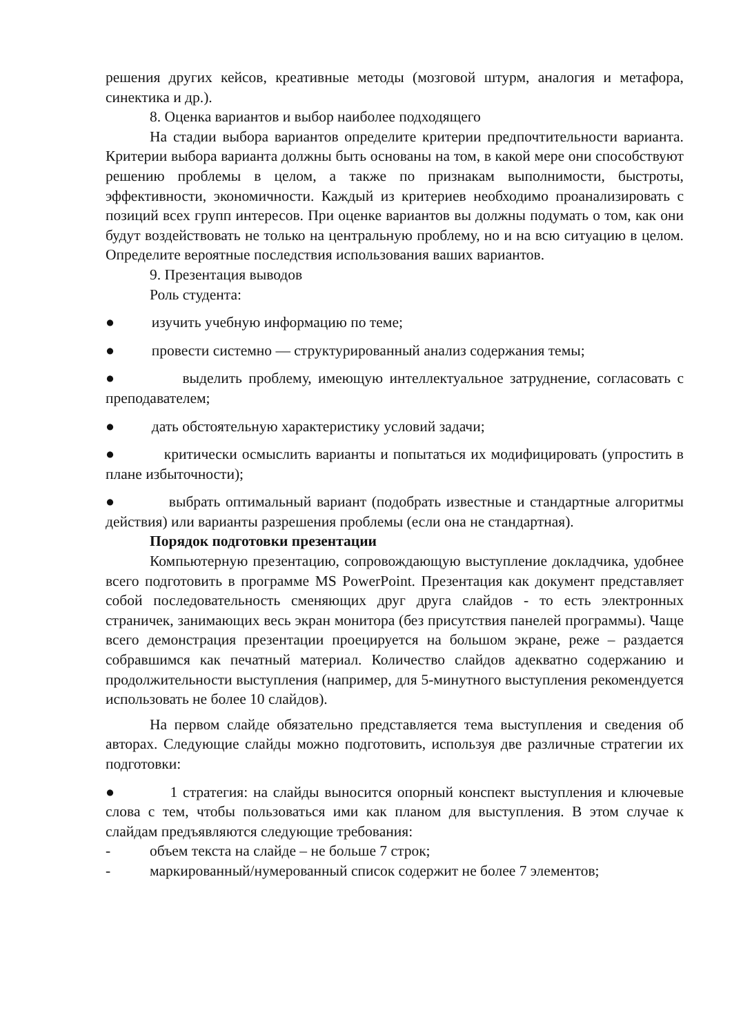решения других кейсов, креативные методы (мозговой штурм, аналогия и метафора, синектика и др.).
8. Оценка вариантов и выбор наиболее подходящего
На стадии выбора вариантов определите критерии предпочтительности варианта. Критерии выбора варианта должны быть основаны на том, в какой мере они способствуют решению проблемы в целом, а также по признакам выполнимости, быстроты, эффективности, экономичности. Каждый из критериев необходимо проанализировать с позиций всех групп интересов. При оценке вариантов вы должны подумать о том, как они будут воздействовать не только на центральную проблему, но и на всю ситуацию в целом. Определите вероятные последствия использования ваших вариантов.
9. Презентация выводов
Роль студента:
● изучить учебную информацию по теме;
● провести системно — структурированный анализ содержания темы;
● выделить проблему, имеющую интеллектуальное затруднение, согласовать с преподавателем;
● дать обстоятельную характеристику условий задачи;
● критически осмыслить варианты и попытаться их модифицировать (упростить в плане избыточности);
● выбрать оптимальный вариант (подобрать известные и стандартные алгоритмы действия) или варианты разрешения проблемы (если она не стандартная).
Порядок подготовки презентации
Компьютерную презентацию, сопровождающую выступление докладчика, удобнее всего подготовить в программе MS PowerPoint. Презентация как документ представляет собой последовательность сменяющих друг друга слайдов - то есть электронных страничек, занимающих весь экран монитора (без присутствия панелей программы). Чаще всего демонстрация презентации проецируется на большом экране, реже – раздается собравшимся как печатный материал. Количество слайдов адекватно содержанию и продолжительности выступления (например, для 5-минутного выступления рекомендуется использовать не более 10 слайдов).
На первом слайде обязательно представляется тема выступления и сведения об авторах. Следующие слайды можно подготовить, используя две различные стратегии их подготовки:
● 1 стратегия: на слайды выносится опорный конспект выступления и ключевые слова с тем, чтобы пользоваться ими как планом для выступления. В этом случае к слайдам предъявляются следующие требования:
- объем текста на слайде – не больше 7 строк;
- маркированный/нумерованный список содержит не более 7 элементов;